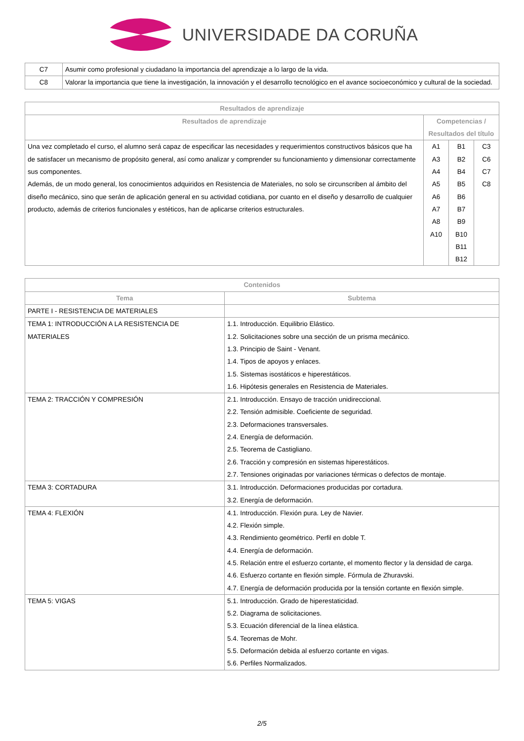UNIVERSIDADE DA CORUÑA
| C7 | Asumir como profesional y ciudadano la importancia del aprendizaje a lo largo de la vida. |
| C8 | Valorar la importancia que tiene la investigación, la innovación y el desarrollo tecnológico en el avance socioeconómico y cultural de la sociedad. |
| Resultados de aprendizaje | | | |
| --- | --- | --- | --- |
| Resultados de aprendizaje | Competencias / Resultados del título | | |
| Una vez completado el curso, el alumno será capaz de especificar las necesidades y requerimientos constructivos básicos que ha de satisfacer un mecanismo de propósito general, así como analizar y comprender su funcionamiento y dimensionar correctamente sus componentes. Además, de un modo general, los conocimientos adquiridos en Resistencia de Materiales, no solo se circunscriben al ámbito del diseño mecánico, sino que serán de aplicación general en su actividad cotidiana, por cuanto en el diseño y desarrollo de cualquier producto, además de criterios funcionales y estéticos, han de aplicarse criterios estructurales. | A1 A3 A4 A5 A6 A7 A8 A10 | B1 B2 B4 B5 B6 B7 B9 B10 B11 B12 | C3 C6 C7 C8 |
| Contenidos | |
| --- | --- |
| Tema | Subtema |
| PARTE I - RESISTENCIA DE MATERIALES | |
| TEMA 1: INTRODUCCIÓN A LA RESISTENCIA DE MATERIALES | 1.1. Introducción. Equilibrio Elástico. 1.2. Solicitaciones sobre una sección de un prisma mecánico. 1.3. Principio de Saint - Venant. 1.4. Tipos de apoyos y enlaces. 1.5. Sistemas isostáticos e hiperestáticos. 1.6. Hipótesis generales en Resistencia de Materiales. |
| TEMA 2: TRACCIÓN Y COMPRESIÓN | 2.1. Introducción. Ensayo de tracción unidireccional. 2.2. Tensión admisible. Coeficiente de seguridad. 2.3. Deformaciones transversales. 2.4. Energía de deformación. 2.5. Teorema de Castigliano. 2.6. Tracción y compresión en sistemas hiperestáticos. 2.7. Tensiones originadas por variaciones térmicas o defectos de montaje. |
| TEMA 3: CORTADURA | 3.1. Introducción. Deformaciones producidas por cortadura. 3.2. Energía de deformación. |
| TEMA 4: FLEXIÓN | 4.1. Introducción. Flexión pura. Ley de Navier. 4.2. Flexión simple. 4.3. Rendimiento geométrico. Perfil en doble T. 4.4. Energía de deformación. 4.5. Relación entre el esfuerzo cortante, el momento flector y la densidad de carga. 4.6. Esfuerzo cortante en flexión simple. Fórmula de Zhuravski. 4.7. Energía de deformación producida por la tensión cortante en flexión simple. |
| TEMA 5: VIGAS | 5.1. Introducción. Grado de hiperestaticidad. 5.2. Diagrama de solicitaciones. 5.3. Ecuación diferencial de la línea elástica. 5.4. Teoremas de Mohr. 5.5. Deformación debida al esfuerzo cortante en vigas. 5.6. Perfiles Normalizados. |
2/5